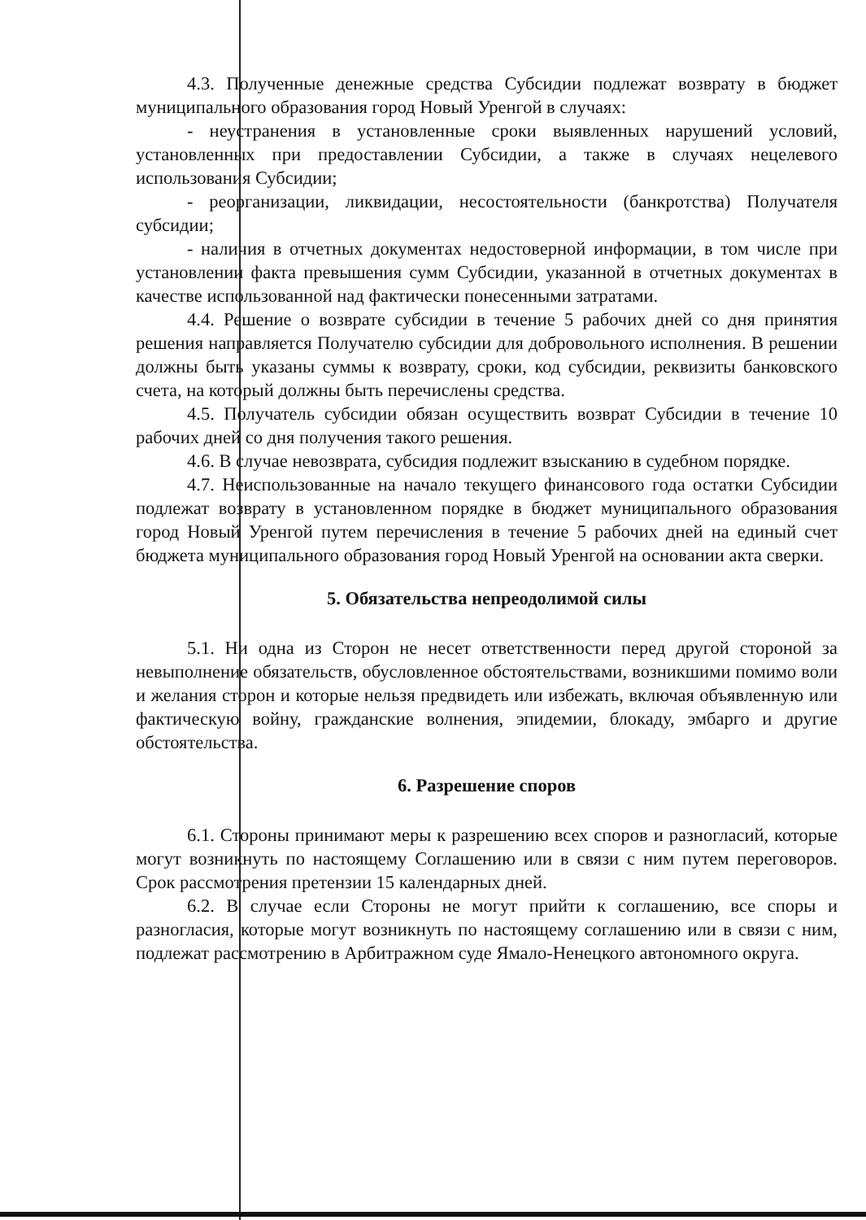4.3. Полученные денежные средства Субсидии подлежат возврату в бюджет муниципального образования город Новый Уренгой в случаях:
- неустранения в установленные сроки выявленных нарушений условий, установленных при предоставлении Субсидии, а также в случаях нецелевого использования Субсидии;
- реорганизации, ликвидации, несостоятельности (банкротства) Получателя субсидии;
- наличия в отчетных документах недостоверной информации, в том числе при установлении факта превышения сумм Субсидии, указанной в отчетных документах в качестве использованной над фактически понесенными затратами.
4.4. Решение о возврате субсидии в течение 5 рабочих дней со дня принятия решения направляется Получателю субсидии для добровольного исполнения. В решении должны быть указаны суммы к возврату, сроки, код субсидии, реквизиты банковского счета, на который должны быть перечислены средства.
4.5. Получатель субсидии обязан осуществить возврат Субсидии в течение 10 рабочих дней со дня получения такого решения.
4.6. В случае невозврата, субсидия подлежит взысканию в судебном порядке.
4.7. Неиспользованные на начало текущего финансового года остатки Субсидии подлежат возврату в установленном порядке в бюджет муниципального образования город Новый Уренгой путем перечисления в течение 5 рабочих дней на единый счет бюджета муниципального образования город Новый Уренгой на основании акта сверки.
5. Обязательства непреодолимой силы
5.1. Ни одна из Сторон не несет ответственности перед другой стороной за невыполнение обязательств, обусловленное обстоятельствами, возникшими помимо воли и желания сторон и которые нельзя предвидеть или избежать, включая объявленную или фактическую войну, гражданские волнения, эпидемии, блокаду, эмбарго и другие обстоятельства.
6. Разрешение споров
6.1. Стороны принимают меры к разрешению всех споров и разногласий, которые могут возникнуть по настоящему Соглашению или в связи с ним путем переговоров. Срок рассмотрения претензии 15 календарных дней.
6.2. В случае если Стороны не могут прийти к соглашению, все споры и разногласия, которые могут возникнуть по настоящему соглашению или в связи с ним, подлежат рассмотрению в Арбитражном суде Ямало-Ненецкого автономного округа.